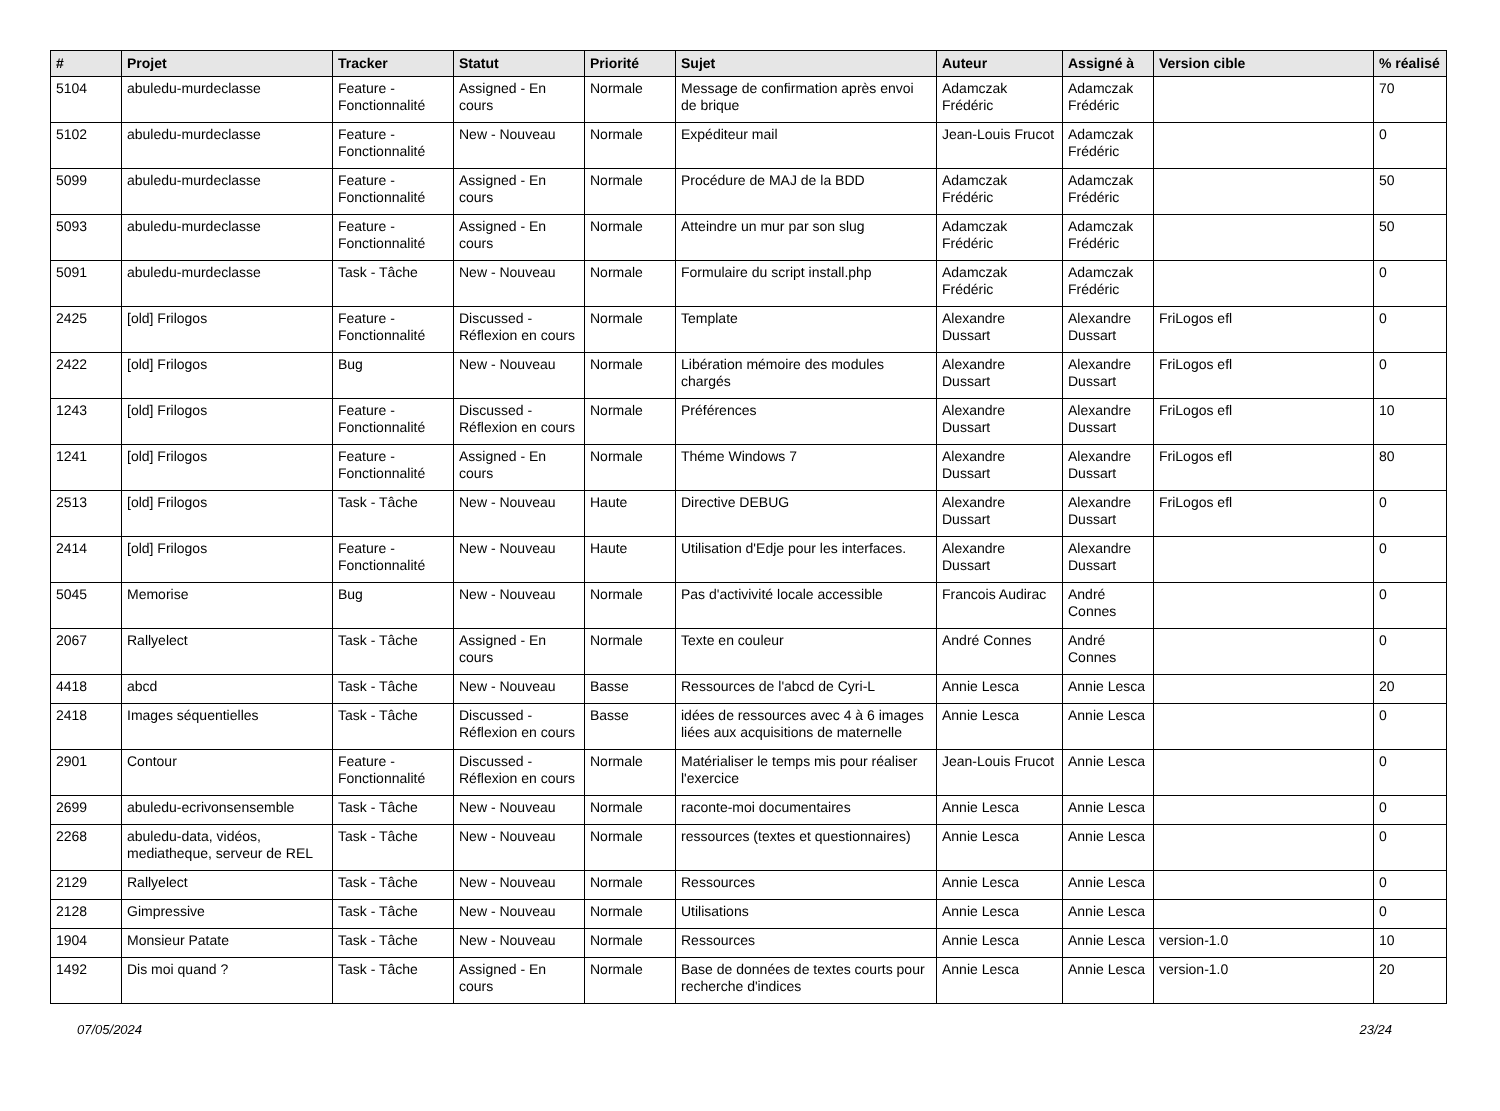| # | Projet | Tracker | Statut | Priorité | Sujet | Auteur | Assigné à | Version cible | % réalisé |
| --- | --- | --- | --- | --- | --- | --- | --- | --- | --- |
| 5104 | abuledu-murdeclasse | Feature - Fonctionnalité | Assigned - En cours | Normale | Message de confirmation après envoi de brique | Adamczak Frédéric | Adamczak Frédéric | | 70 |
| 5102 | abuledu-murdeclasse | Feature - Fonctionnalité | New - Nouveau | Normale | Expéditeur mail | Jean-Louis Frucot | Adamczak Frédéric | | 0 |
| 5099 | abuledu-murdeclasse | Feature - Fonctionnalité | Assigned - En cours | Normale | Procédure de MAJ de la BDD | Adamczak Frédéric | Adamczak Frédéric | | 50 |
| 5093 | abuledu-murdeclasse | Feature - Fonctionnalité | Assigned - En cours | Normale | Atteindre un mur par son slug | Adamczak Frédéric | Adamczak Frédéric | | 50 |
| 5091 | abuledu-murdeclasse | Task - Tâche | New - Nouveau | Normale | Formulaire du script install.php | Adamczak Frédéric | Adamczak Frédéric | | 0 |
| 2425 | [old] Frilogos | Feature - Fonctionnalité | Discussed - Réflexion en cours | Normale | Template | Alexandre Dussart | Alexandre Dussart | FriLogos efl | 0 |
| 2422 | [old] Frilogos | Bug | New - Nouveau | Normale | Libération mémoire des modules chargés | Alexandre Dussart | Alexandre Dussart | FriLogos efl | 0 |
| 1243 | [old] Frilogos | Feature - Fonctionnalité | Discussed - Réflexion en cours | Normale | Préférences | Alexandre Dussart | Alexandre Dussart | FriLogos efl | 10 |
| 1241 | [old] Frilogos | Feature - Fonctionnalité | Assigned - En cours | Normale | Théme Windows 7 | Alexandre Dussart | Alexandre Dussart | FriLogos efl | 80 |
| 2513 | [old] Frilogos | Task - Tâche | New - Nouveau | Haute | Directive DEBUG | Alexandre Dussart | Alexandre Dussart | FriLogos efl | 0 |
| 2414 | [old] Frilogos | Feature - Fonctionnalité | New - Nouveau | Haute | Utilisation d'Edje pour les interfaces. | Alexandre Dussart | Alexandre Dussart | | 0 |
| 5045 | Memorise | Bug | New - Nouveau | Normale | Pas d'activivité locale accessible | Francois Audirac | André Connes | | 0 |
| 2067 | Rallyelect | Task - Tâche | Assigned - En cours | Normale | Texte en couleur | André Connes | André Connes | | 0 |
| 4418 | abcd | Task - Tâche | New - Nouveau | Basse | Ressources de l'abcd de Cyri-L | Annie Lesca | Annie Lesca | | 20 |
| 2418 | Images séquentielles | Task - Tâche | Discussed - Réflexion en cours | Basse | idées de ressources avec 4 à 6 images liées aux acquisitions de maternelle | Annie Lesca | Annie Lesca | | 0 |
| 2901 | Contour | Feature - Fonctionnalité | Discussed - Réflexion en cours | Normale | Matérialiser le temps mis pour réaliser l'exercice | Jean-Louis Frucot | Annie Lesca | | 0 |
| 2699 | abuledu-ecrivonsensemble | Task - Tâche | New - Nouveau | Normale | raconte-moi documentaires | Annie Lesca | Annie Lesca | | 0 |
| 2268 | abuledu-data, vidéos, mediatheque, serveur de REL | Task - Tâche | New - Nouveau | Normale | ressources (textes et questionnaires) | Annie Lesca | Annie Lesca | | 0 |
| 2129 | Rallyelect | Task - Tâche | New - Nouveau | Normale | Ressources | Annie Lesca | Annie Lesca | | 0 |
| 2128 | Gimpressive | Task - Tâche | New - Nouveau | Normale | Utilisations | Annie Lesca | Annie Lesca | | 0 |
| 1904 | Monsieur Patate | Task - Tâche | New - Nouveau | Normale | Ressources | Annie Lesca | Annie Lesca | version-1.0 | 10 |
| 1492 | Dis moi quand ? | Task - Tâche | Assigned - En cours | Normale | Base de données de textes courts pour recherche d'indices | Annie Lesca | Annie Lesca | version-1.0 | 20 |
07/05/2024 23/24